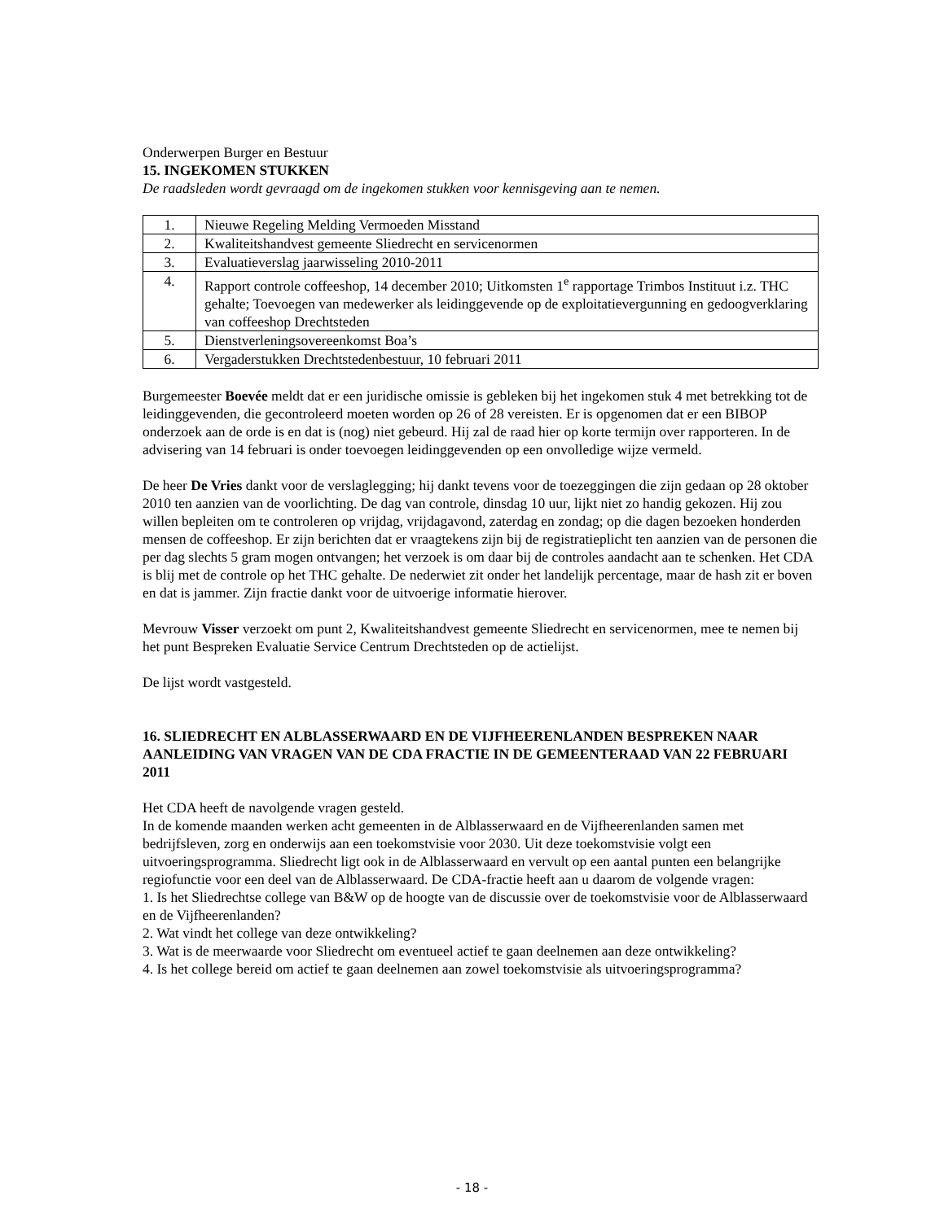Onderwerpen Burger en Bestuur
15. INGEKOMEN STUKKEN
De raadsleden wordt gevraagd om de ingekomen stukken voor kennisgeving aan te nemen.
| 1. | Nieuwe Regeling Melding Vermoeden Misstand |
| 2. | Kwaliteitshandvest gemeente Sliedrecht en servicenormen |
| 3. | Evaluatieverslag jaarwisseling 2010-2011 |
| 4. | Rapport controle coffeeshop, 14 december 2010; Uitkomsten 1<sup>e</sup> rapportage Trimbos Instituut i.z. THC gehalte; Toevoegen van medewerker als leidinggevende op de exploitatievergunning en gedoogverklaring van coffeeshop Drechtsteden |
| 5. | Dienstverleningsovereenkomst Boa’s |
| 6. | Vergaderstukken Drechtstedenbestuur, 10 februari 2011 |
Burgemeester Boevée meldt dat er een juridische omissie is gebleken bij het ingekomen stuk 4 met betrekking tot de leidinggevenden, die gecontroleerd moeten worden op 26 of 28 vereisten. Er is opgenomen dat er een BIBOP onderzoek aan de orde is en dat is (nog) niet gebeurd. Hij zal de raad hier op korte termijn over rapporteren. In de advisering van 14 februari is onder toevoegen leidinggevenden op een onvolledige wijze vermeld.
De heer De Vries dankt voor de verslaglegging; hij dankt tevens voor de toezeggingen die zijn gedaan op 28 oktober 2010 ten aanzien van de voorlichting. De dag van controle, dinsdag 10 uur, lijkt niet zo handig gekozen. Hij zou willen bepleiten om te controleren op vrijdag, vrijdagavond, zaterdag en zondag; op die dagen bezoeken honderden mensen de coffeeshop. Er zijn berichten dat er vraagtekens zijn bij de registratieplicht ten aanzien van de personen die per dag slechts 5 gram mogen ontvangen; het verzoek is om daar bij de controles aandacht aan te schenken. Het CDA is blij met de controle op het THC gehalte. De nederwiet zit onder het landelijk percentage, maar de hash zit er boven en dat is jammer. Zijn fractie dankt voor de uitvoerige informatie hierover.
Mevrouw Visser verzoekt om punt 2, Kwaliteitshandvest gemeente Sliedrecht en servicenormen, mee te nemen bij het punt Bespreken Evaluatie Service Centrum Drechtsteden op de actielijst.
De lijst wordt vastgesteld.
16. SLIEDRECHT EN ALBLASSERWAARD EN DE VIJFHEERENLANDEN BESPREKEN NAAR AANLEIDING VAN VRAGEN VAN DE CDA FRACTIE IN DE GEMEENTERAAD VAN 22 FEBRUARI 2011
Het CDA heeft de navolgende vragen gesteld.
In de komende maanden werken acht gemeenten in de Alblasserwaard en de Vijfheerenlanden samen met bedrijfsleven, zorg en onderwijs aan een toekomstvisie voor 2030. Uit deze toekomstvisie volgt een uitvoeringsprogramma. Sliedrecht ligt ook in de Alblasserwaard en vervult op een aantal punten een belangrijke regiofunctie voor een deel van de Alblasserwaard. De CDA-fractie heeft aan u daarom de volgende vragen:
1. Is het Sliedrechtse college van B&W op de hoogte van de discussie over de toekomstvisie voor de Alblasserwaard en de Vijfheerenlanden?
2. Wat vindt het college van deze ontwikkeling?
3. Wat is de meerwaarde voor Sliedrecht om eventueel actief te gaan deelnemen aan deze ontwikkeling?
4. Is het college bereid om actief te gaan deelnemen aan zowel toekomstvisie als uitvoeringsprogramma?
- 18 -